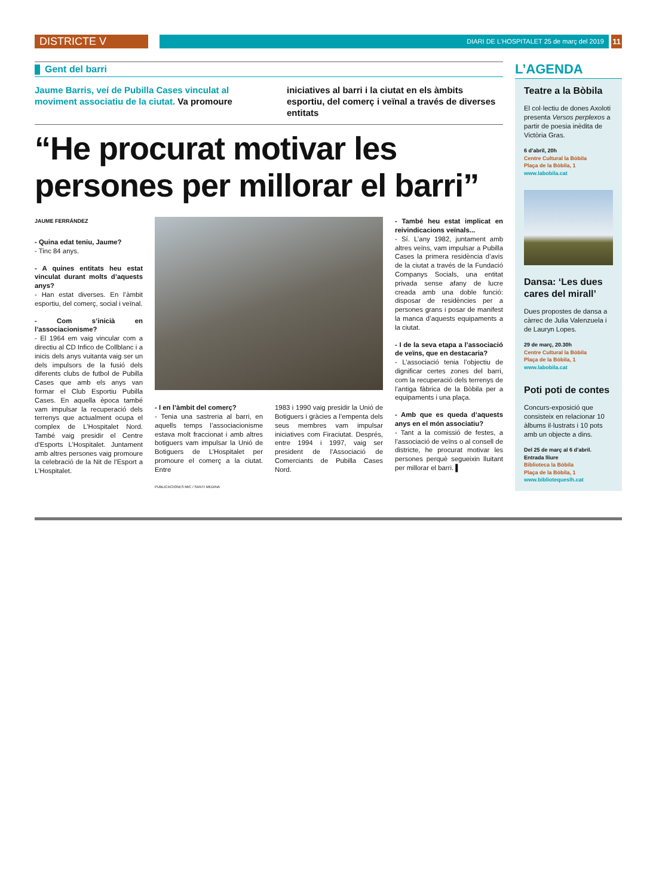DISTRICTE V
DIARI DE L'HOSPITALET 25 de març del 2019
11
Gent del barri
Jaume Barris, veí de Pubilla Cases vinculat al moviment associatiu de la ciutat. Va promoure
iniciatives al barri i la ciutat en els àmbits esportiu, del comerç i veïnal a través de diverses entitats
“He procurat motivar les persones per millorar el barri”
JAUME FERRÁNDEZ
- Quina edat teniu, Jaume?
- Tinc 84 anys.
- A quines entitats heu estat vinculat durant molts d’aquests anys?
- Han estat diverses. En l’àmbit esportiu, del comerç, social i veïnal.
- Com s’inicià en l’associacionisme?
- El 1964 em vaig vincular com a directiu al CD Infico de Collblanc i a inicis dels anys vuitanta vaig ser un dels impulsors de la fusió dels diferents clubs de futbol de Pubilla Cases que amb els anys van formar el Club Esportiu Pubilla Cases. En aquella època també vam impulsar la recuperació dels terrenys que actualment ocupa el complex de L’Hospitalet Nord. També vaig presidir el Centre d’Esports L’Hospitalet. Juntament amb altres persones vaig promoure la celebració de la Nit de l’Esport a L’Hospitalet.
- I en l’àmbit del comerç?
- Tenia una sastreria al barri, en aquells temps l’associacionisme estava molt fraccionat i amb altres botiguers vam impulsar la Unió de Botiguers de L’Hospitalet per promoure el comerç a la ciutat. Entre
1983 i 1990 vaig presidir la Unió de Botiguers i gràcies a l’empenta dels seus membres vam impulsar iniciatives com Firaciutat. Després, entre 1994 i 1997, vaig ser president de l’Associació de Comerciants de Pubilla Cases Nord.
PUBLICACIONES MIC / SANTI MEDINA
- També heu estat implicat en reivindicacions veïnals...
- Sí. L’any 1982, juntament amb altres veïns, vam impulsar a Pubilla Cases la primera residència d’avis de la ciutat a través de la Fundació Companys Socials, una entitat privada sense afany de lucre creada amb una doble funció: disposar de residències per a persones grans i posar de manifest la manca d’aquests equipaments a la ciutat.
- I de la seva etapa a l’associació de veïns, que en destacaria?
- L’associació tenia l’objectiu de dignificar certes zones del barri, com la recuperació dels terrenys de l’antiga fàbrica de la Bòbila per a equipaments i una plaça.
- Amb que es queda d’aquests anys en el món associatiu?
- Tant a la comissió de festes, a l’associació de veïns o al consell de districte, he procurat motivar les persones perquè segueixin lluitant per millorar el barri. ▌
L’AGENDA
Teatre a la Bòbila
El col·lectiu de dones Axoloti presenta Versos perplexos a partir de poesia inèdita de Victòria Gras.
6 d’abril, 20h
Centre Cultural la Bòbila
Plaça de la Bòbila, 1
www.labobila.cat
Dansa: ‘Les dues cares del mirall’
Dues propostes de dansa a càrrec de Julia Valenzuela i de Lauryn Lopes.
29 de març, 20.30h
Centre Cultural la Bòbila
Plaça de la Bòbila, 1
www.labobila.cat
Poti poti de contes
Concurs-exposició que consisteix en relacionar 10 àlbums il·lustrats i 10 pots amb un objecte a dins.
Del 25 de març al 6 d’abril. Entrada lliure
Biblioteca la Bòbila
Plaça de la Bòbila, 1
www.bibliotequeslh.cat